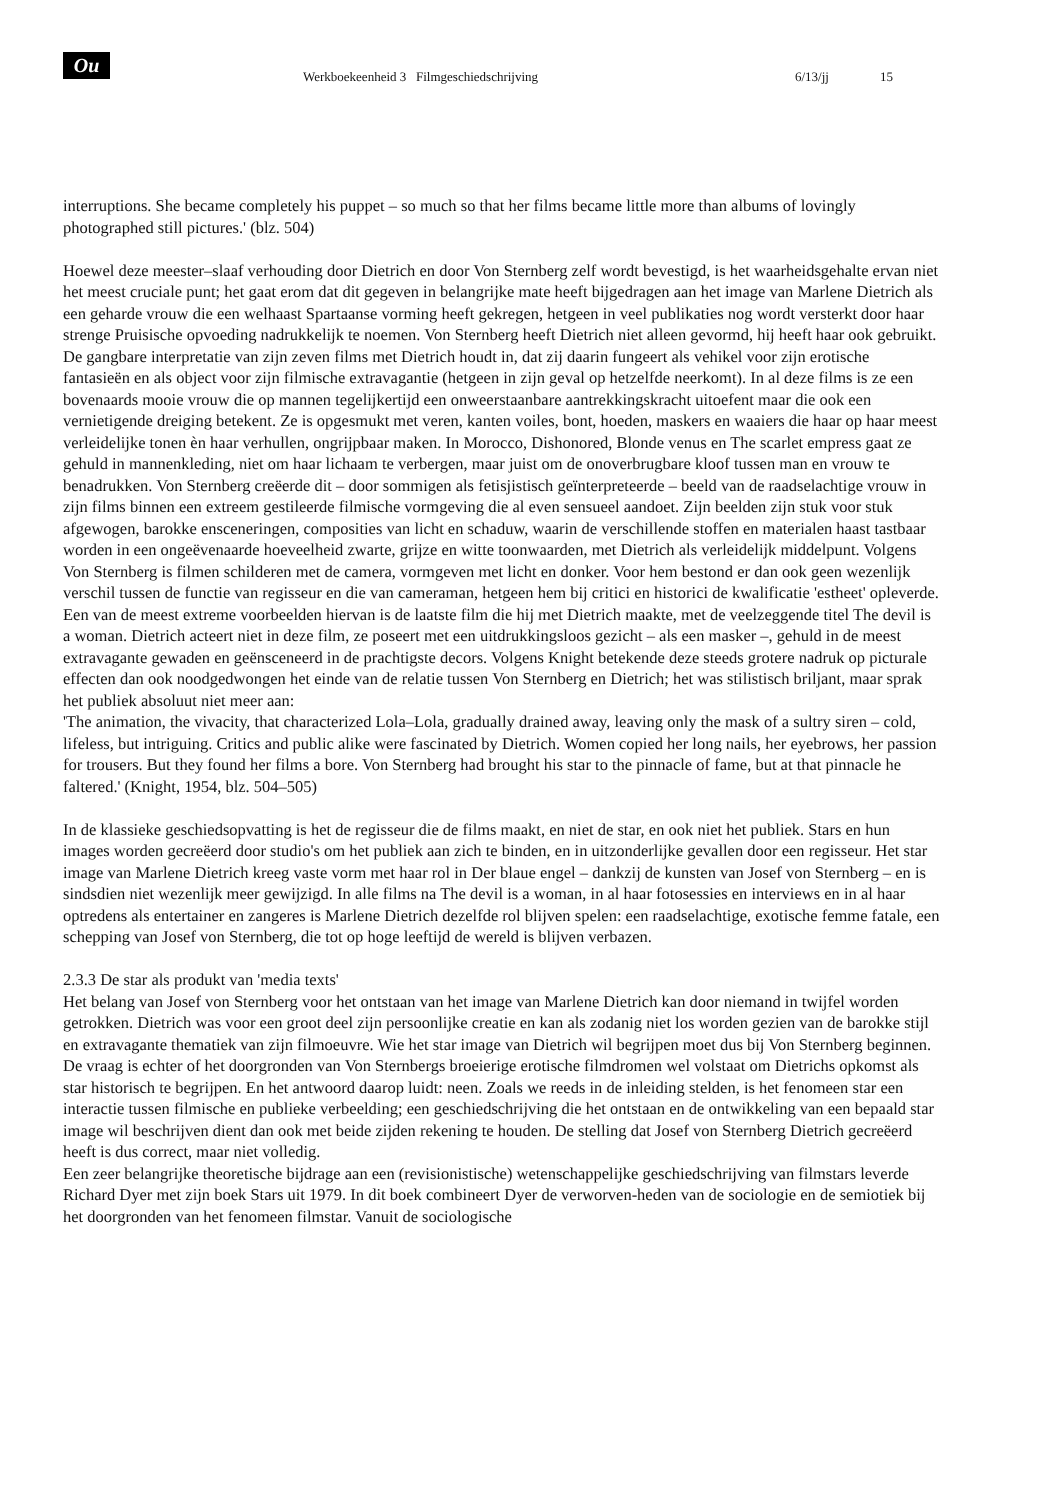Ou
Werkboekeenheid 3 Filmgeschiedschrijving 6/13/jj 15
interruptions. She became completely his puppet – so much so that her films became little more than albums of lovingly photographed still pictures.' (blz. 504)
Hoewel deze meester–slaaf verhouding door Dietrich en door Von Sternberg zelf wordt bevestigd, is het waarheidsgehalte ervan niet het meest cruciale punt; het gaat erom dat dit gegeven in belangrijke mate heeft bijgedragen aan het image van Marlene Dietrich als een geharde vrouw die een welhaast Spartaanse vorming heeft gekregen, hetgeen in veel publikaties nog wordt versterkt door haar strenge Pruisische opvoeding nadrukkelijk te noemen. Von Sternberg heeft Dietrich niet alleen gevormd, hij heeft haar ook gebruikt. De gangbare interpretatie van zijn zeven films met Dietrich houdt in, dat zij daarin fungeert als vehikel voor zijn erotische fantasieën en als object voor zijn filmische extravagantie (hetgeen in zijn geval op hetzelfde neerkomt). In al deze films is ze een bovenaards mooie vrouw die op mannen tegelijkertijd een onweerstaanbare aantrekkingskracht uitoefent maar die ook een vernietigende dreiging betekent. Ze is opgesmukt met veren, kanten voiles, bont, hoeden, maskers en waaiers die haar op haar meest verleidelijke tonen èn haar verhullen, ongrijpbaar maken. In Morocco, Dishonored, Blonde venus en The scarlet empress gaat ze gehuld in mannenkleding, niet om haar lichaam te verbergen, maar juist om de onoverbrugbare kloof tussen man en vrouw te benadrukken. Von Sternberg creëerde dit – door sommigen als fetisjistisch geïnterpreteerde – beeld van de raadselachtige vrouw in zijn films binnen een extreem gestileerde filmische vormgeving die al even sensueel aandoet. Zijn beelden zijn stuk voor stuk afgewogen, barokke ensceneringen, composities van licht en schaduw, waarin de verschillende stoffen en materialen haast tastbaar worden in een ongeëvenaarde hoeveelheid zwarte, grijze en witte toonwaarden, met Dietrich als verleidelijk middelpunt. Volgens Von Sternberg is filmen schilderen met de camera, vormgeven met licht en donker. Voor hem bestond er dan ook geen wezenlijk verschil tussen de functie van regisseur en die van cameraman, hetgeen hem bij critici en historici de kwalificatie 'estheet' opleverde. Een van de meest extreme voorbeelden hiervan is de laatste film die hij met Dietrich maakte, met de veelzeggende titel The devil is a woman. Dietrich acteert niet in deze film, ze poseert met een uitdrukkingsloos gezicht – als een masker –, gehuld in de meest extravagante gewaden en geënsceneerd in de prachtigste decors. Volgens Knight betekende deze steeds grotere nadruk op picturale effecten dan ook noodgedwongen het einde van de relatie tussen Von Sternberg en Dietrich; het was stilistisch briljant, maar sprak het publiek absoluut niet meer aan:
'The animation, the vivacity, that characterized Lola–Lola, gradually drained away, leaving only the mask of a sultry siren – cold, lifeless, but intriguing. Critics and public alike were fascinated by Dietrich. Women copied her long nails, her eyebrows, her passion for trousers. But they found her films a bore. Von Sternberg had brought his star to the pinnacle of fame, but at that pinnacle he faltered.' (Knight, 1954, blz. 504–505)
In de klassieke geschiedsopvatting is het de regisseur die de films maakt, en niet de star, en ook niet het publiek. Stars en hun images worden gecreëerd door studio's om het publiek aan zich te binden, en in uitzonderlijke gevallen door een regisseur. Het star image van Marlene Dietrich kreeg vaste vorm met haar rol in Der blaue engel – dankzij de kunsten van Josef von Sternberg – en is sindsdien niet wezenlijk meer gewijzigd. In alle films na The devil is a woman, in al haar fotosessies en interviews en in al haar optredens als entertainer en zangeres is Marlene Dietrich dezelfde rol blijven spelen: een raadselachtige, exotische femme fatale, een schepping van Josef von Sternberg, die tot op hoge leeftijd de wereld is blijven verbazen.
2.3.3 De star als produkt van 'media texts'
Het belang van Josef von Sternberg voor het ontstaan van het image van Marlene Dietrich kan door niemand in twijfel worden getrokken. Dietrich was voor een groot deel zijn persoonlijke creatie en kan als zodanig niet los worden gezien van de barokke stijl en extravagante thematiek van zijn filmoeuvre. Wie het star image van Dietrich wil begrijpen moet dus bij Von Sternberg beginnen. De vraag is echter of het doorgronden van Von Sternbergs broeierige erotische filmdromen wel volstaat om Dietrichs opkomst als star historisch te begrijpen. En het antwoord daarop luidt: neen. Zoals we reeds in de inleiding stelden, is het fenomeen star een interactie tussen filmische en publieke verbeelding; een geschiedschrijving die het ontstaan en de ontwikkeling van een bepaald star image wil beschrijven dient dan ook met beide zijden rekening te houden. De stelling dat Josef von Sternberg Dietrich gecreëerd heeft is dus correct, maar niet volledig.
Een zeer belangrijke theoretische bijdrage aan een (revisionistische) wetenschappelijke geschiedschrijving van filmstars leverde Richard Dyer met zijn boek Stars uit 1979. In dit boek combineert Dyer de verworven-heden van de sociologie en de semiotiek bij het doorgronden van het fenomeen filmstar. Vanuit de sociologische